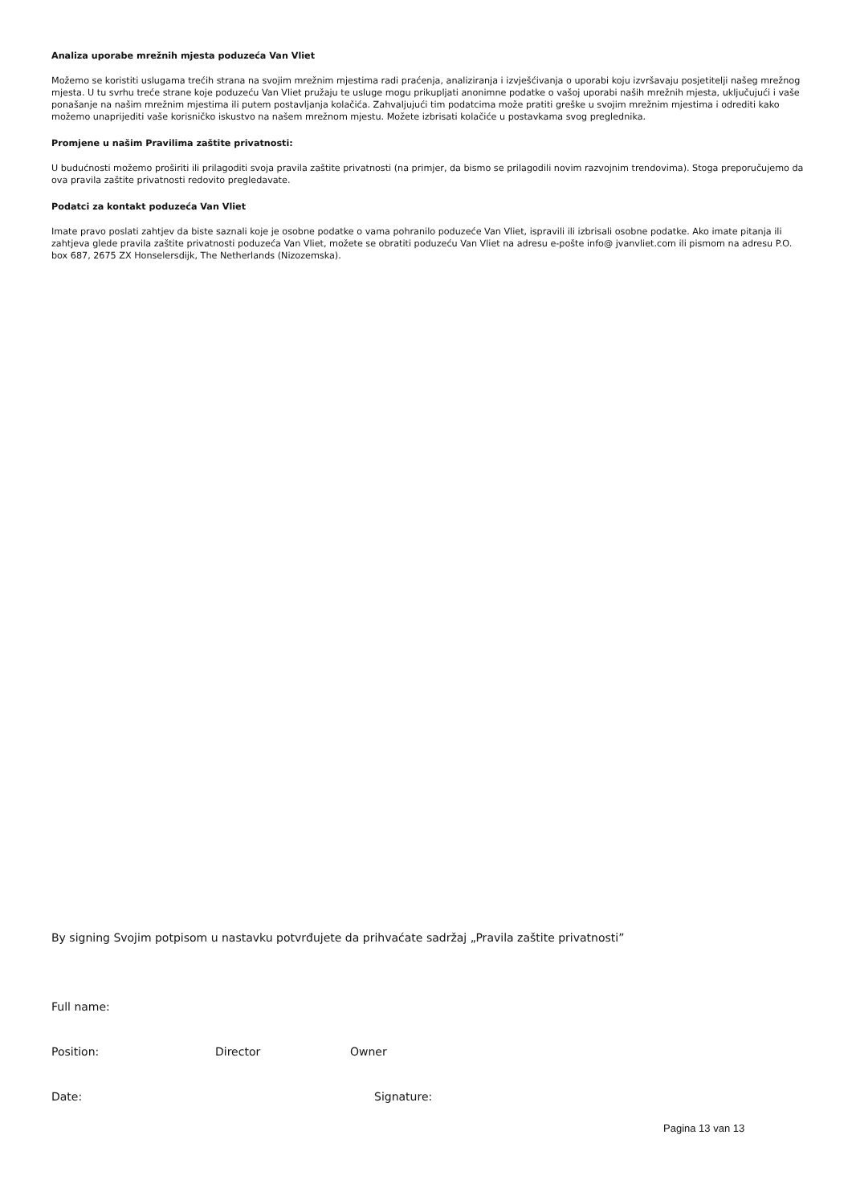Analiza uporabe mrežnih mjesta poduzeća Van Vliet
Možemo se koristiti uslugama trećih strana na svojim mrežnim mjestima radi praćenja, analiziranja i izvješćivanja o uporabi koju izvršavaju posjetitelji našeg mrežnog mjesta. U tu svrhu treće strane koje poduzeću Van Vliet pružaju te usluge mogu prikupljati anonimne podatke o vašoj uporabi naših mrežnih mjesta, uključujući i vaše ponašanje na našim mrežnim mjestima ili putem postavljanja kolačića. Zahvaljujući tim podatcima može pratiti greške u svojim mrežnim mjestima i odrediti kako možemo unaprijediti vaše korisničko iskustvo na našem mrežnom mjestu. Možete izbrisati kolačiće u postavkama svog preglednika.
Promjene u našim Pravilima zaštite privatnosti:
U budućnosti možemo proširiti ili prilagoditi svoja pravila zaštite privatnosti (na primjer, da bismo se prilagodili novim razvojnim trendovima). Stoga preporučujemo da ova pravila zaštite privatnosti redovito pregledavate.
Podatci za kontakt poduzeća Van Vliet
Imate pravo poslati zahtjev da biste saznali koje je osobne podatke o vama pohranilo poduzeće Van Vliet, ispravili ili izbrisali osobne podatke. Ako imate pitanja ili zahtjeva glede pravila zaštite privatnosti poduzeća Van Vliet, možete se obratiti poduzeću Van Vliet na adresu e-pošte info@ jvanvliet.com ili pismom na adresu P.O. box 687, 2675 ZX Honselersdijk, The Netherlands (Nizozemska).
By signing Svojim potpisom u nastavku potvrđujete da prihvaćate sadržaj „Pravila zaštite privatnosti”
Full name:
Position: Director Owner
Date: Signature:
Pagina 13 van 13